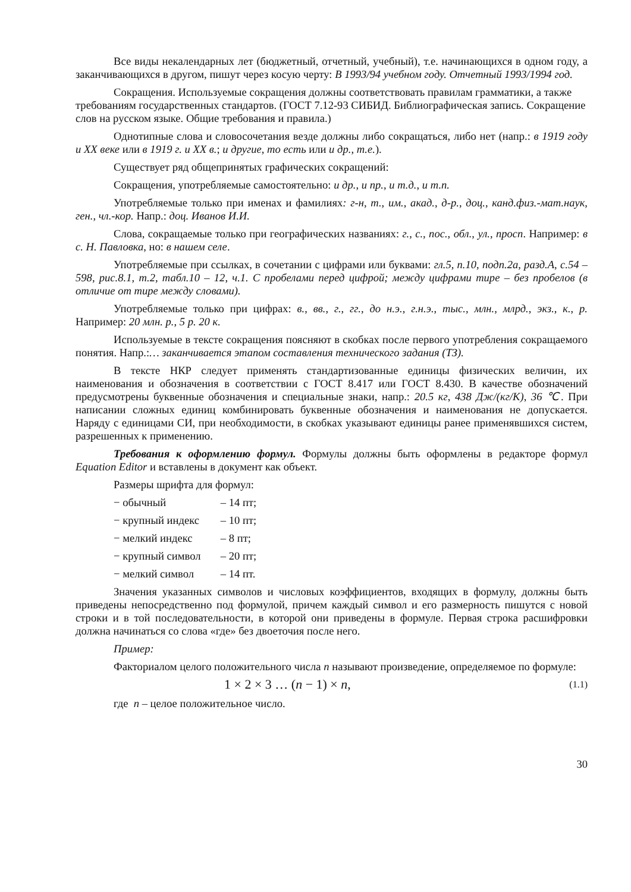Все виды некалендарных лет (бюджетный, отчетный, учебный), т.е. начинающихся в одном году, а заканчивающихся в другом, пишут через косую черту: В 1993/94 учебном году. Отчетный 1993/1994 год.
Сокращения. Используемые сокращения должны соответствовать правилам грамматики, а также требованиям государственных стандартов. (ГОСТ 7.12-93 СИБИД. Библиографическая запись. Сокращение слов на русском языке. Общие требования и правила.)
Однотипные слова и словосочетания везде должны либо сокращаться, либо нет (напр.: в 1919 году и XX веке или в 1919 г. и XX в.; и другие, то есть или и др., т.е.).
Существует ряд общепринятых графических сокращений:
Сокращения, употребляемые самостоятельно: и др., и пр., и т.д., и т.п.
Употребляемые только при именах и фамилиях: г-н, т., им., акад., д-р., доц., канд.физ.-мат.наук, ген., чл.-кор. Напр.: доц. Иванов И.И.
Слова, сокращаемые только при географических названиях: г., с., пос., обл., ул., просп. Например: в с. Н. Павловка, но: в нашем селе.
Употребляемые при ссылках, в сочетании с цифрами или буквами: гл.5, п.10, подп.2а, разд.А, с.54 – 598, рис.8.1, т.2, табл.10 – 12, ч.1. С пробелами перед цифрой; между цифрами тире – без пробелов (в отличие от тире между словами).
Употребляемые только при цифрах: в., вв., г., гг., до н.э., г.н.э., тыс., млн., млрд., экз., к., р. Например: 20 млн. р., 5 р. 20 к.
Используемые в тексте сокращения поясняют в скобках после первого употребления сокращаемого понятия. Напр.:… заканчивается этапом составления технического задания (ТЗ).
В тексте НКР следует применять стандартизованные единицы физических величин, их наименования и обозначения в соответствии с ГОСТ 8.417 или ГОСТ 8.430. В качестве обозначений предусмотрены буквенные обозначения и специальные знаки, напр.: 20.5 кг, 438 Дж/(кг/К), 36 ℃. При написании сложных единиц комбинировать буквенные обозначения и наименования не допускается. Наряду с единицами СИ, при необходимости, в скобках указывают единицы ранее применявшихся систем, разрешенных к применению.
Требования к оформлению формул. Формулы должны быть оформлены в редакторе формул Equation Editor и вставлены в документ как объект.
Размеры шрифта для формул:
− обычный – 14 пт;
− крупный индекс – 10 пт;
− мелкий индекс – 8 пт;
− крупный символ – 20 пт;
− мелкий символ – 14 пт.
Значения указанных символов и числовых коэффициентов, входящих в формулу, должны быть приведены непосредственно под формулой, причем каждый символ и его размерность пишутся с новой строки и в той последовательности, в которой они приведены в формуле. Первая строка расшифровки должна начинаться со слова «где» без двоеточия после него.
Пример:
Факториалом целого положительного числа n называют произведение, определяемое по формуле:
1 × 2 × 3 … (n − 1) × n, (1.1)
где n – целое положительное число.
30